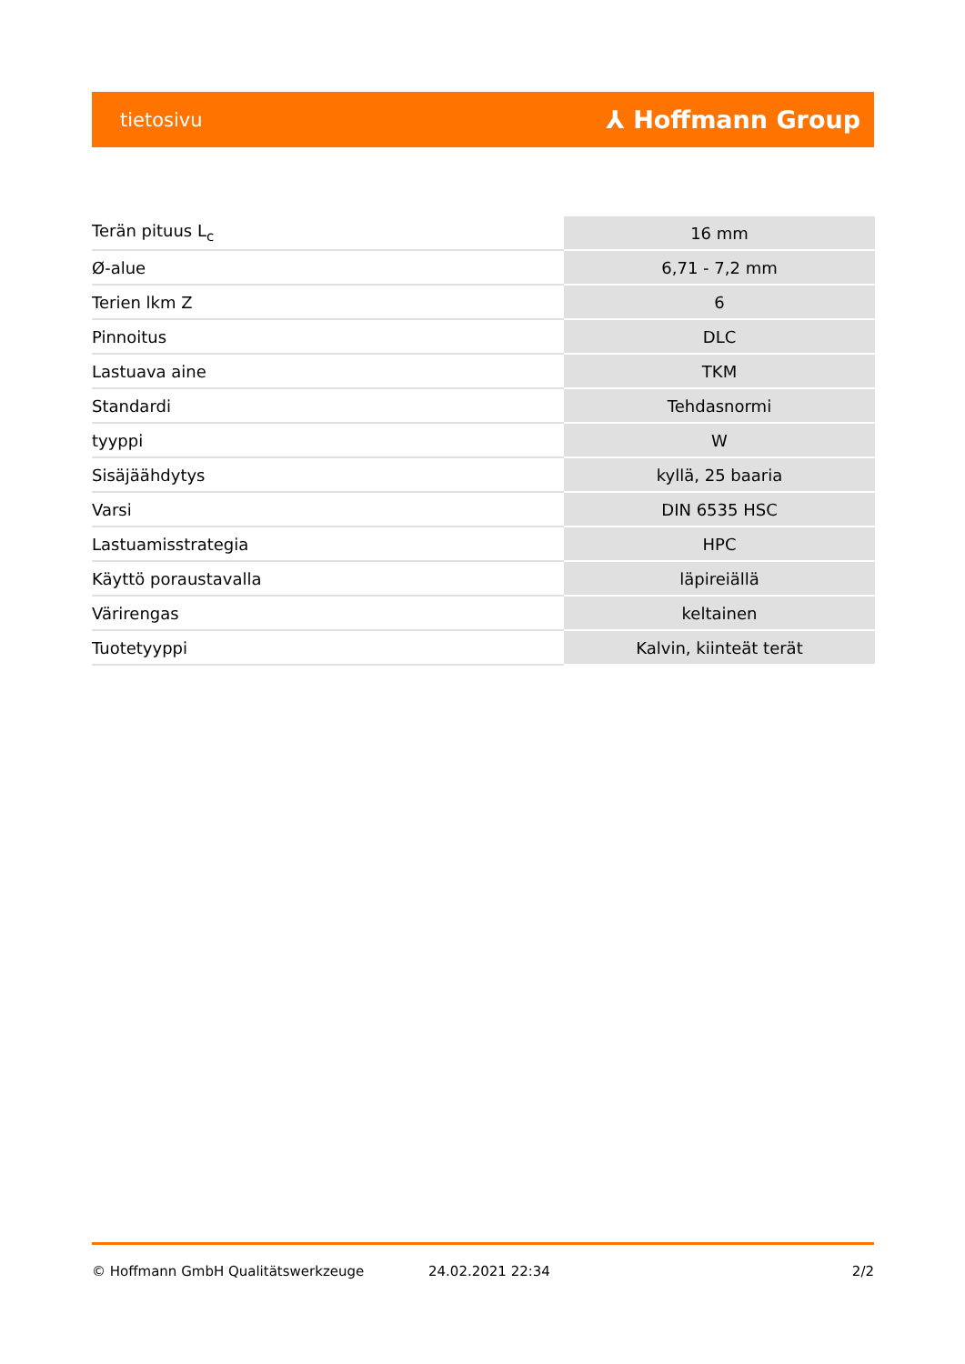tietosivu ⅄ Hoffmann Group
| Terän pituus L<sub>c</sub> | 16 mm |
| Ø-alue | 6,71 - 7,2 mm |
| Terien lkm Z | 6 |
| Pinnoitus | DLC |
| Lastuava aine | TKM |
| Standardi | Tehdasnormi |
| tyyppi | W |
| Sisäjäähdytys | kyllä, 25 baaria |
| Varsi | DIN 6535 HSC |
| Lastuamisstrategia | HPC |
| Käyttö poraustavalla | läpireiällä |
| Värirengas | keltainen |
| Tuotetyyppi | Kalvin, kiinteät terät |
© Hoffmann GmbH Qualitätswerkzeuge 24.02.2021 22:34 2/2